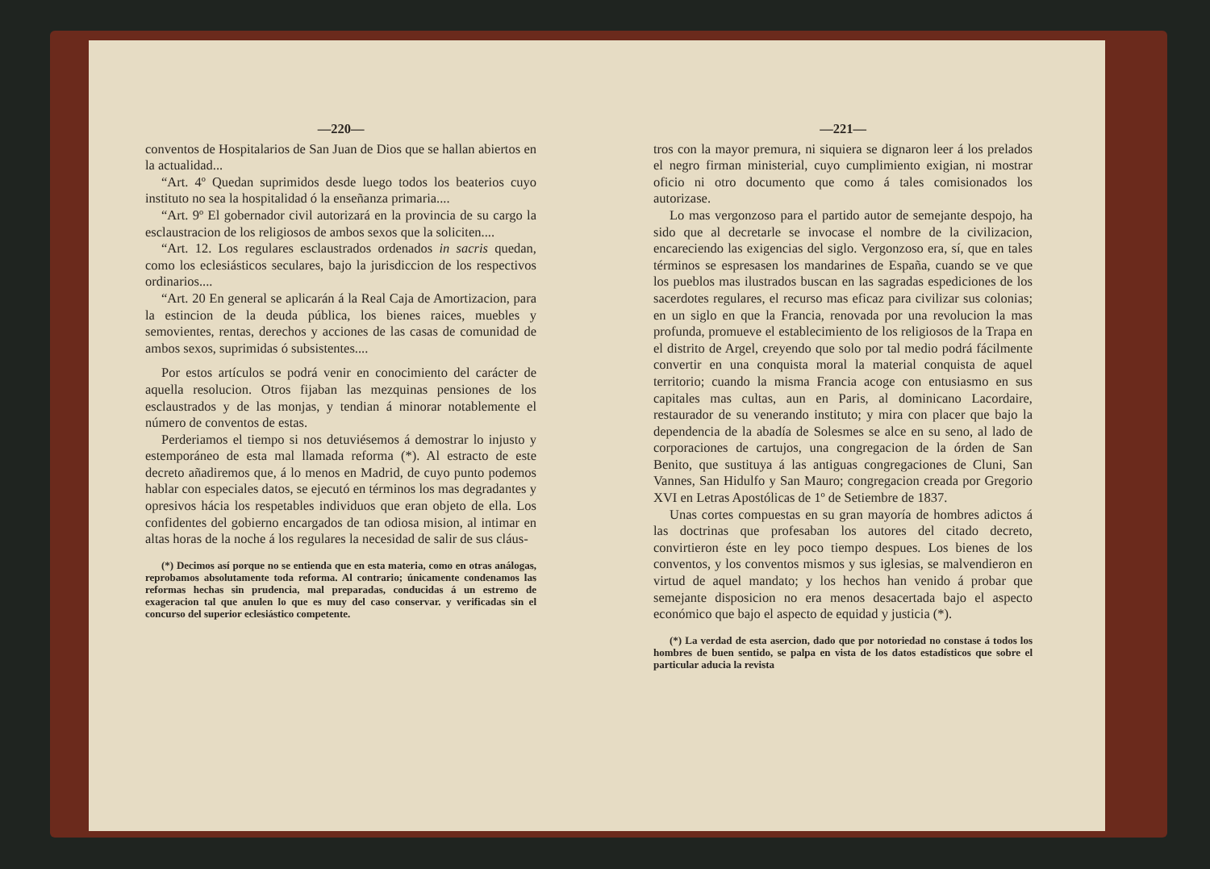—220—
conventos de Hospitalarios de San Juan de Dios que se hallan abiertos en la actualidad...
“Art. 4º Quedan suprimidos desde luego todos los beaterios cuyo instituto no sea la hospitalidad ó la enseñanza primaria....
“Art. 9º El gobernador civil autorizará en la provincia de su cargo la esclaustracion de los religiosos de ambos sexos que la soliciten....
“Art. 12. Los regulares esclaustrados ordenados in sacris quedan, como los eclesiásticos seculares, bajo la jurisdiccion de los respectivos ordinarios....
“Art. 20 En general se aplicarán á la Real Caja de Amortizacion, para la estincion de la deuda pública, los bienes raices, muebles y semovientes, rentas, derechos y acciones de las casas de comunidad de ambos sexos, suprimidas ó subsistentes....
Por estos artículos se podrá venir en conocimiento del carácter de aquella resolucion. Otros fijaban las mezquinas pensiones de los esclaustrados y de las monjas, y tendian á minorar notablemente el número de conventos de estas.
Perderiamos el tiempo si nos detuviésemos á demostrar lo injusto y estemporáneo de esta mal llamada reforma (*). Al estracto de este decreto añadiremos que, á lo menos en Madrid, de cuyo punto podemos hablar con especiales datos, se ejecutó en términos los mas degradantes y opresivos hácia los respetables individuos que eran objeto de ella. Los confidentes del gobierno encargados de tan odiosa mision, al intimar en altas horas de la noche á los regulares la necesidad de salir de sus cláus-
(*) Decimos así porque no se entienda que en esta materia, como en otras análogas, reprobamos absolutamente toda reforma. Al contrario; únicamente condenamos las reformas hechas sin prudencia, mal preparadas, conducidas á un estremo de exageracion tal que anulen lo que es muy del caso conservar. y verificadas sin el concurso del superior eclesiástico competente.
—221—
tros con la mayor premura, ni siquiera se dignaron leer á los prelados el negro firman ministerial, cuyo cumplimiento exigian, ni mostrar oficio ni otro documento que como á tales comisionados los autorizase.
Lo mas vergonzoso para el partido autor de semejante despojo, ha sido que al decretarle se invocase el nombre de la civilizacion, encareciendo las exigencias del siglo. Vergonzoso era, sí, que en tales términos se espresasen los mandarines de España, cuando se ve que los pueblos mas ilustrados buscan en las sagradas espediciones de los sacerdotes regulares, el recurso mas eficaz para civilizar sus colonias; en un siglo en que la Francia, renovada por una revolucion la mas profunda, promueve el establecimiento de los religiosos de la Trapa en el distrito de Argel, creyendo que solo por tal medio podrá fácilmente convertir en una conquista moral la material conquista de aquel territorio; cuando la misma Francia acoge con entusiasmo en sus capitales mas cultas, aun en Paris, al dominicano Lacordaire, restaurador de su venerando instituto; y mira con placer que bajo la dependencia de la abadía de Solesmes se alce en su seno, al lado de corporaciones de cartujos, una congregacion de la órden de San Benito, que sustituya á las antiguas congregaciones de Cluni, San Vannes, San Hidulfo y San Mauro; congregacion creada por Gregorio XVI en Letras Apostólicas de 1º de Setiembre de 1837.
Unas cortes compuestas en su gran mayoría de hombres adictos á las doctrinas que profesaban los autores del citado decreto, convirtieron éste en ley poco tiempo despues. Los bienes de los conventos, y los conventos mismos y sus iglesias, se malvendieron en virtud de aquel mandato; y los hechos han venido á probar que semejante disposicion no era menos desacertada bajo el aspecto económico que bajo el aspecto de equidad y justicia (*).
(*) La verdad de esta asercion, dado que por notoriedad no constase á todos los hombres de buen sentido, se palpa en vista de los datos estadísticos que sobre el particular aducia la revista